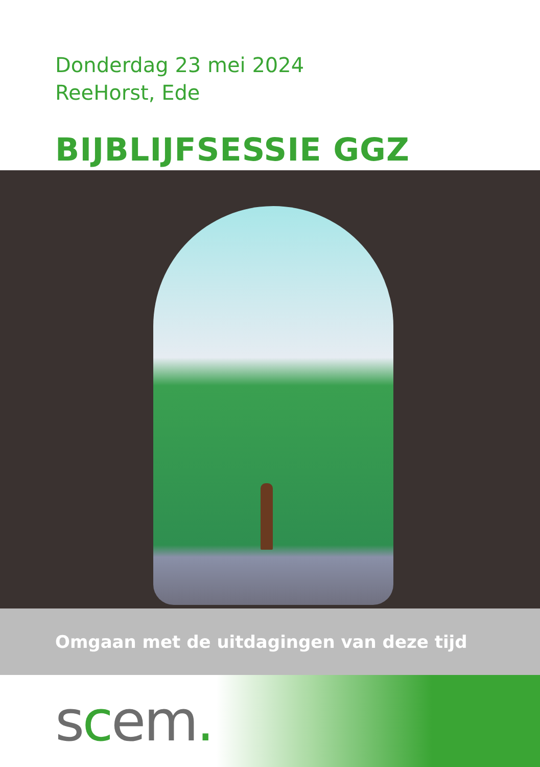Donderdag 23 mei 2024
ReeHorst, Ede
BIJBLIJFSESSIE GGZ
Omgaan met de uitdagingen van deze tijd
scem.